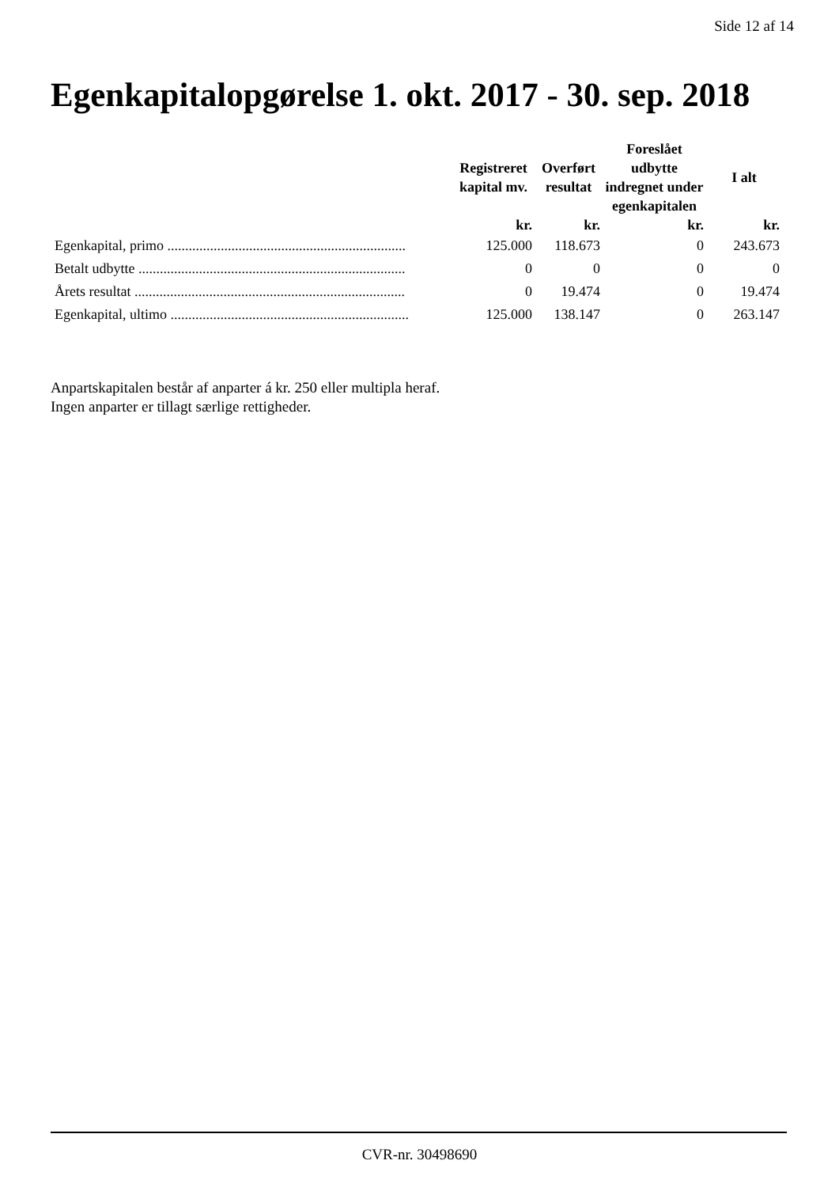Side 12 af 14
Egenkapitalopgørelse 1. okt. 2017 - 30. sep. 2018
| | Registreret kapital mv. | Overført resultat | Foreslået udbytte indregnet under egenkapitalen | I alt |
| --- | --- | --- | --- | --- |
| | kr. | kr. | kr. | kr. |
| Egenkapital, primo ................................................................... | 125.000 | 118.673 | 0 | 243.673 |
| Betalt udbytte ........................................................................... | 0 | 0 | 0 | 0 |
| Årets resultat ............................................................................ | 0 | 19.474 | 0 | 19.474 |
| Egenkapital, ultimo ................................................................... | 125.000 | 138.147 | 0 | 263.147 |
Anpartskapitalen består af anparter á kr. 250 eller multipla heraf.
Ingen anparter er tillagt særlige rettigheder.
CVR-nr. 30498690